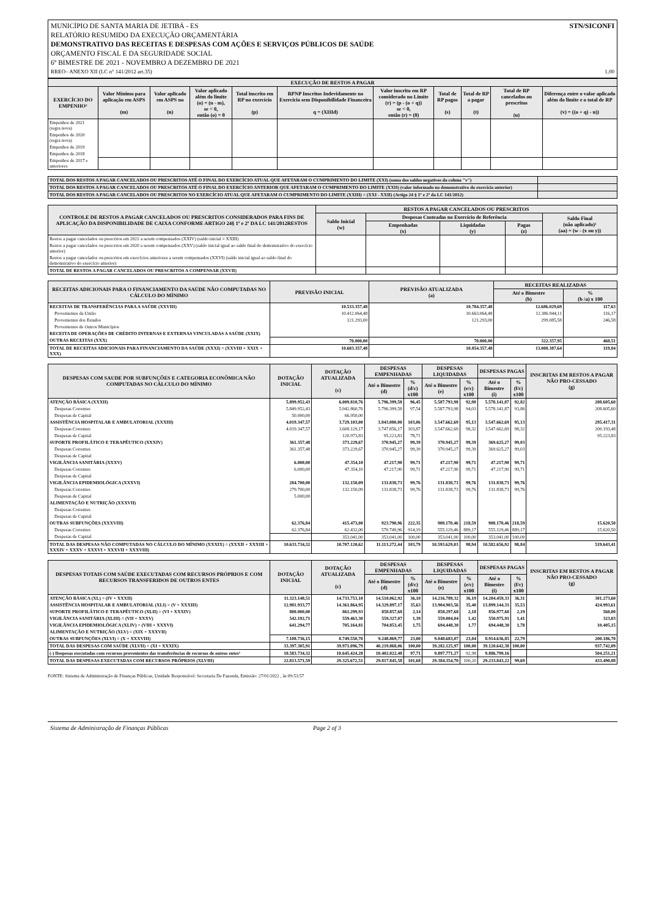MUNICÍPIO DE SANTA MARIA DE JETIBÁ - ES STN/SICONFI
RELATÓRIO RESUMIDO DA EXECUÇÃO ORÇAMENTÁRIA
DEMONSTRATIVO DAS RECEITAS E DESPESAS COM AÇÕES E SERVIÇOS PÚBLICOS DE SAÚDE
ORÇAMENTO FISCAL E DA SEGURIDADE SOCIAL
6º BIMESTRE DE 2021 - NOVEMBRO A DEZEMBRO DE 2021
RREO– ANEXO XII (LC n° 141/2012 art.35) 1,00
| EXECUÇÃO DE RESTOS A PAGAR | | | | | | | | | | |
| --- | --- | --- | --- | --- | --- | --- | --- | --- | --- | --- |
| EXERCÍCIO DO EMPENHO² | Valor Mínimo para aplicação em ASPS (m) | Valor aplicado em ASPS no (n) | Valor aplicado além do limite (o) = (n - m), se < 0, então (o) = 0 | Total inscrito em RP no exercício (p) | RPNP Inscritos Indevidamente no Exercício sem Disponibilidade Financeira q = (XIIId) | Valor inscrito em RP considerado no Limite (r) = (p - (o + q)) se < 0, então (r) = (0) | Total de RP pagos (s) | Total de RP a pagar (t) | Total de RP cancelados ou prescritos (u) | Diferença entre o valor aplicado além do limite e o total de RP (v) = ((o + q) - u)) |
| Empenhos de 2021 (regra nova) | | | | | | | | | | |
| Empenhos de 2020 (regra nova) | | | | | | | | | | |
| Empenhos de 2019 | | | | | | | | | | |
| Empenhos de 2018 | | | | | | | | | | |
| Empenhos de 2017 e anteriores | | | | | | | | | | |
| TOTAL DOS RESTOS A PAGAR CANCELADOS OU PRESCRITOS ATÉ O FINAL DO EXERCÍCIO ATUAL QUE AFETARAM O CUMPRIMENTO DO LIMITE (XXI) (soma dos saldos negativos da coluna "v") | |
| TOTAL DOS RESTOS A PAGAR CANCELADOS OU PRESCRITOS ATÉ O FINAL DO EXERCÍCIO ANTERIOR QUE AFETARAM O CUMPRIMENTO DO LIMITE (XXII) (valor informado no demonstrativo do exercício anterior) | |
| TOTAL DOS RESTOS A PAGAR CANCELADOS OU PRESCRITOS NO EXERCÍCIO ATUAL QUE AFETARAM O CUMPRIMENTO DO LIMITE (XXIII) = (XXI - XXII) (Artigo 24 § 1º e 2º da LC 141/2012) | |
| CONTROLE DE RESTOS A PAGAR CANCELADOS OU PRESCRITOS CONSIDERADOS PARA FINS DE APLICAÇÃO DA DISPONIBILIDADE DE CAIXA CONFORME ARTIGO 24§ 1º e 2º DA LC 141/2012RESTOS | RESTOS A PAGAR CANCELADOS OU PRESCRITOS | | | | |
| --- | --- | --- | --- | --- | --- |
| | Saldo Inicial (w) | Despesas Custeadas no Exercício de Referência | | | Saldo Final (não aplicado)¹ (aa) = (w - (x ou y)) |
| | | Empenhadas (x) | Liquidadas (y) | Pagas (z) | |
| Restos a pagar cancelados ou prescritos em 2021 a serem compensados (XXIV) (saldo inicial = XXIII) | | | | | |
| Restos a pagar cancelados ou prescritos em 2020 a serem compensados (XXV) (saldo inicial igual ao saldo final do demonstrativo do exercício anterior) | | | | | |
| Restos a pagar cancelados ou prescritos em exercícios anteriores a serem compensados (XXVI) (saldo inicial igual ao saldo final do demonstrativo do exercício anterior) | | | | | |
| TOTAL DE RESTOS A PAGAR CANCELADOS OU PRESCRITOS A COMPENSAR (XXVII) | | | | | |
| RECEITAS ADICIONAIS PARA O FINANCIAMENTO DA SAÚDE NÃO COMPUTADAS NO CÁLCULO DO MÍNIMO | PREVISÃO INICIAL | PREVISÃO ATUALIZADA (a) | RECEITAS REALIZADAS | |
| --- | --- | --- | --- | --- |
| | | | Até o Bimestre (b) | % (b /a) x 100 |
| RECEITAS DE TRANSFERÊNCIAS PARA A SAÚDE (XXVIII) | 10.533.357,48 | 10.784.357,48 | 12.686.029,69 | 117,63 |
| Provenientes da União | 10.412.064,48 | 10.663.064,48 | 12.386.944,11 | 116,17 |
| Provenientes dos Estados | 121.293,00 | 121.293,00 | 299.085,58 | 246,58 |
| Provenientes de Outros Municípios | | | | |
| RECEITA DE OPERAÇÕES DE CRÉDITO INTERNAS E EXTERNAS VINCULADAS A SAÚDE (XXIX) | | | | |
| OUTRAS RECEITAS (XXX) | 70.000,00 | 70.000,00 | 322.357,95 | 460,51 |
| TOTAL DE RECEITAS ADICIONAIS PARA FINANCIAMENTO DA SAÚDE (XXXI) = (XXVIII + XXIX + XXX) | 10.603.357,48 | 10.854.357,48 | 13.008.387,64 | 119,84 |
| DESPESAS COM SAUDE POR SUBFUNÇÕES E CATEGORIA ECONÔMICA NÃO COMPUTADAS NO CÁLCULO DO MÍNIMO | DOTAÇÃO INICIAL | DOTAÇÃO ATUALIZADA (c) | DESPESAS EMPENHADAS | | DESPESAS LIQUIDADAS | | DESPESAS PAGAS | | INSCRITAS EM RESTOS A PAGAR NÃO PRO-CESSADO (g) |
| --- | --- | --- | --- | --- | --- | --- | --- | --- | --- |
| | | | Até o Bimestre (d) | % (d/c) x100 | Até o Bimestre (e) | % (e/c) x100 | Até o Bimestre (i) | % (f/c) x100 | |
| ATENÇÃO BÁSICA (XXXII) | 5.899.952,43 | 6.009.810,76 | 5.796.399,58 | 96,45 | 5.587.793,98 | 92,98 | 5.578.141,87 | 92,82 | 208.605,60 |
| Despesas Correntes | 5.849.952,43 | 5.942.860,76 | 5.796.399,58 | 97,54 | 5.587.793,98 | 94,03 | 5.578.141,87 | 93,86 | 208.605,60 |
| Despesas de Capital | 50.000,00 | 66.950,00 | | | | | | | |
| ASSISTÊNCIA HOSPITALAR E AMBULATORIAL (XXXIII) | 4.019.347,57 | 3.729.103,00 | 3.843.080,00 | 103,06 | 3.547.662,69 | 95,13 | 3.547.662,69 | 95,13 | 295.417,31 |
| Despesas Correntes | 4.019.347,57 | 3.608.129,17 | 3.747.856,17 | 103,87 | 3.547.662,69 | 98,32 | 3.547.662,69 | 98,32 | 200.193,48 |
| Despesas de Capital | | 120.973,83 | 95.223,83 | 78,71 | | | | | 95.223,83 |
| SUPORTE PROFILÁTICO E TERAPÊUTICO (XXXIV) | 361.357,48 | 373.229,67 | 370.945,27 | 99,39 | 370.945,27 | 99,39 | 369.625,27 | 99,03 | |
| Despesas Correntes | 361.357,48 | 373.229,67 | 370.945,27 | 99,39 | 370.945,27 | 99,39 | 369.625,27 | 99,03 | |
| Despesas de Capital | | | | | | | | | |
| VIGILÂNCIA SANITÁRIA (XXXV) | 6.000,00 | 47.354,10 | 47.217,90 | 99,71 | 47.217,90 | 99,71 | 47.217,90 | 99,71 | |
| Despesas Correntes | 6.000,00 | 47.354,10 | 47.217,90 | 99,71 | 47.217,90 | 99,71 | 47.217,90 | 99,71 | |
| Despesas de Capital | | | | | | | | | |
| VIGILÂNCIA EPIDEMIOLÓGICA (XXXVI) | 284.700,00 | 132.150,09 | 131.838,73 | 99,76 | 131.838,73 | 99,76 | 131.838,73 | 99,76 | |
| Despesas Correntes | 279.700,00 | 132.150,09 | 131.838,73 | 99,76 | 131.838,73 | 99,76 | 131.838,73 | 99,76 | |
| Despesas de Capital | 5.000,00 | | | | | | | | |
| ALIMENTAÇÃO E NUTRIÇÃO (XXXVII) | | | | | | | | | |
| Despesas Correntes | | | | | | | | | |
| Despesas de Capital | | | | | | | | | |
| OUTRAS SUBFUNÇÕES (XXXVIII) | 62.376,84 | 415.473,00 | 923.790,96 | 222,35 | 908.170,46 | 218,59 | 908.170,46 | 218,59 | 15.620,50 |
| Despesas Correntes | 62.376,84 | 62.432,00 | 570.749,96 | 914,19 | 555.129,46 | 889,17 | 555.129,46 | 889,17 | 15.620,50 |
| Despesas de Capital | | 353.041,00 | 353.041,00 | 100,00 | 353.041,00 | 100,00 | 353.041,00 | 100,00 | |
| TOTAL DAS DESPESAS NÃO COMPUTADAS NO CÁLCULO DO MÍNIMO (XXXIX) = (XXXII + XXXIII + XXXIV + XXXV + XXXVI + XXXVII + XXXVIII) | 10.633.734,32 | 10.707.120,62 | 11.113.272,44 | 103,79 | 10.593.629,03 | 98,94 | 10.582.656,92 | 98,84 | 519.643,41 |
| DESPESAS TOTAIS COM SAÚDE EXECUTADAS COM RECURSOS PRÓPRIOS E COM RECURSOS TRANSFERIDOS DE OUTROS ENTES | DOTAÇÃO INICIAL | DOTAÇÃO ATUALIZADA (c) | DESPESAS EMPENHADAS | | DESPESAS LIQUIDADAS | | DESPESAS PAGAS | | INSCRITAS EM RESTOS A PAGAR NÃO PRO-CESSADO (g) |
| --- | --- | --- | --- | --- | --- | --- | --- | --- | --- |
| | | | Até o Bimestre (d) | % (d/c) x100 | Até o Bimestre (e) | % (e/c) x100 | Até o Bimestre (i) | % (f/c) x100 | |
| ATENÇÃO BÁSICA (XL) = (IV + XXXII) | 11.323.148,51 | 14.733.753,10 | 14.518.062,92 | 36,10 | 14.216.789,32 | 36,19 | 14.204.459,33 | 36,31 | 301.273,60 |
| ASSISTÊNCIA HOSPITALAR E AMBULATORIAL (XLI) = (V + XXXIII) | 12.981.933,77 | 14.361.864,95 | 14.329.897,17 | 35,63 | 13.904.903,56 | 35,40 | 13.899.144,31 | 35,53 | 424.993,61 |
| SUPORTE PROFILÁTICO E TERAPÊUTICO (XLII) = (VI + XXXIV) | 800.000,00 | 861.299,93 | 858.857,68 | 2,14 | 858.297,68 | 2,18 | 856.977,68 | 2,19 | 560,00 |
| VIGILÂNCIA SANITÁRIA (XLIII) = (VII + XXXV) | 542.192,71 | 559.463,30 | 559.327,07 | 1,39 | 559.004,04 | 1,42 | 550.975,91 | 1,41 | 323,03 |
| VIGILÂNCIA EPIDEMIOLÓGICA (XLIV) = (VIII + XXXVI) | 641.294,77 | 705.164,81 | 704.853,45 | 1,75 | 694.448,30 | 1,77 | 694.448,30 | 1,78 | 10.405,15 |
| ALIMENTAÇÃO E NUTRIÇÃO (XLV) = (XIX + XXXVII) | | | | | | | | | |
| OUTRAS SUBFUNÇÕES (XLVI) = (X + XXXVIII) | 7.108.736,15 | 8.749.550,70 | 9.248.869,77 | 23,00 | 9.048.683,07 | 23,04 | 8.914.636,85 | 22,79 | 200.186,70 |
| TOTAL DAS DESPESAS COM SAÚDE (XLVII) = (XI + XXXIX) | 33.397.305,91 | 39.971.096,79 | 40.219.868,06 | 100,00 | 39.282.125,97 | 100,00 | 39.120.642,38 | 100,00 | 937.742,09 |
| (-) Despesas executadas com recursos provenientes das transferências de recursos de outros entes³ | 10.583.734,32 | 10.645.424,28 | 10.402.022,48 | 97,71 | 9.897.771,27 | 92,98 | 9.886.799,16 | | 504.251,21 |
| TOTAL DAS DESPESAS EXECUTADAS COM RECURSOS PRÓPRIOS (XLVIII) | 22.813.571,59 | 29.325.672,51 | 29.817.845,58 | 101,68 | 29.384.354,70 | 100,20 | 29.233.843,22 | 99,69 | 433.490,88 |
FONTE: Sistema de Administração de Finanças Públicas, Unidade Responsável: Secretaria De Fazenda, Emissão: 27/01/2022 , às 09:53:57
Sistema de Administração de Finanças Públicas Page 2 of 3